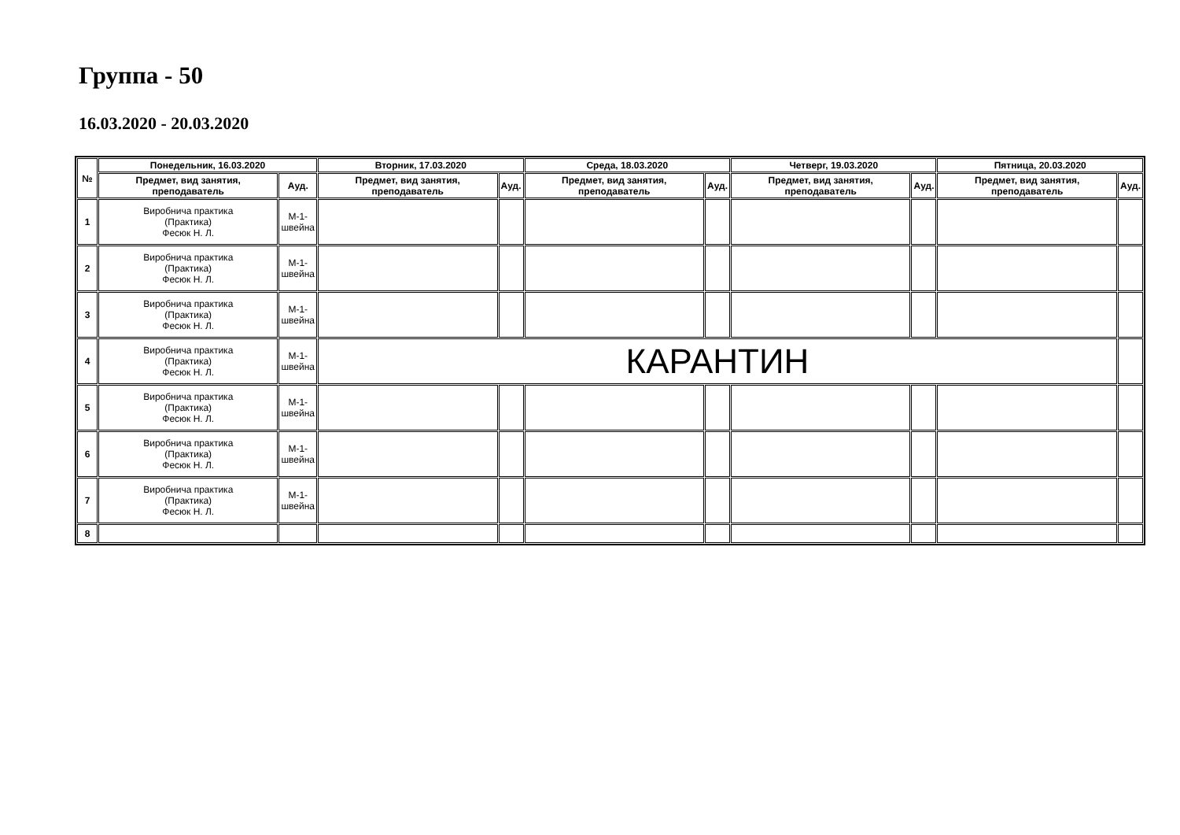Группа - 50
16.03.2020 - 20.03.2020
| № | Понедельник, 16.03.2020 | | Вторник, 17.03.2020 | | Среда, 18.03.2020 | | Четверг, 19.03.2020 | | Пятница, 20.03.2020 | |
| --- | --- | --- | --- | --- | --- | --- | --- | --- | --- | --- |
| | Предмет, вид занятия, преподаватель | Ауд. | Предмет, вид занятия, преподаватель | Ауд. | Предмет, вид занятия, преподаватель | Ауд. | Предмет, вид занятия, преподаватель | Ауд. | Предмет, вид занятия, преподаватель | Ауд. |
| 1 | Виробнича практика (Практика) Фесюк Н. Л. | М-1- швейна | | | | | | | | |
| 2 | Виробнича практика (Практика) Фесюк Н. Л. | М-1- швейна | | | | | | | | |
| 3 | Виробнича практика (Практика) Фесюк Н. Л. | М-1- швейна | | | | | | | | |
| 4 | Виробнича практика (Практика) Фесюк Н. Л. | М-1- швейна | КАРАНТИН | | | | | | | |
| 5 | Виробнича практика (Практика) Фесюк Н. Л. | М-1- швейна | | | | | | | | |
| 6 | Виробнича практика (Практика) Фесюк Н. Л. | М-1- швейна | | | | | | | | |
| 7 | Виробнича практика (Практика) Фесюк Н. Л. | М-1- швейна | | | | | | | | |
| 8 | | | | | | | | | | |